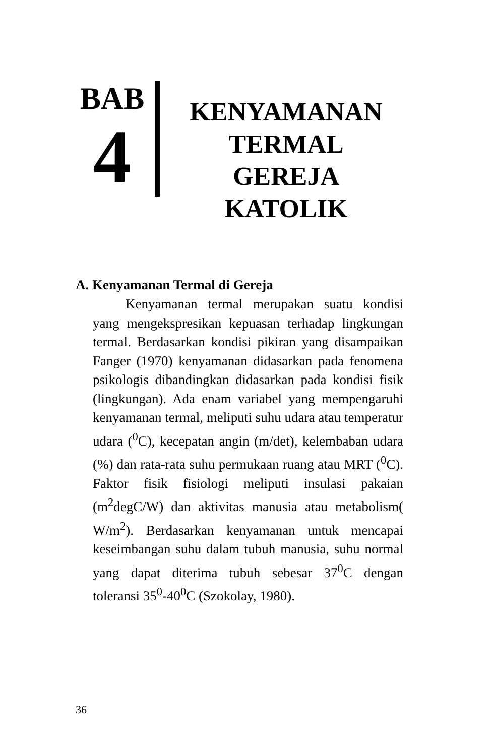BAB
4
KENYAMANAN TERMAL GEREJA KATOLIK
A. Kenyamanan Termal di Gereja
Kenyamanan termal merupakan suatu kondisi yang mengekspresikan kepuasan terhadap lingkungan termal. Berdasarkan kondisi pikiran yang disampaikan Fanger (1970) kenyamanan didasarkan pada fenomena psikologis dibandingkan didasarkan pada kondisi fisik (lingkungan). Ada enam variabel yang mempengaruhi kenyamanan termal, meliputi suhu udara atau temperatur udara (<sup>0</sup>C), kecepatan angin (m/det), kelembaban udara (%) dan rata-rata suhu permukaan ruang atau MRT (<sup>0</sup>C). Faktor fisik fisiologi meliputi insulasi pakaian (m<sup>2</sup>degC/W) dan aktivitas manusia atau metabolism( W/m<sup>2</sup>). Berdasarkan kenyamanan untuk mencapai keseimbangan suhu dalam tubuh manusia, suhu normal yang dapat diterima tubuh sebesar 37<sup>0</sup>C dengan toleransi 35<sup>0</sup>-40<sup>0</sup>C (Szokolay, 1980).
36